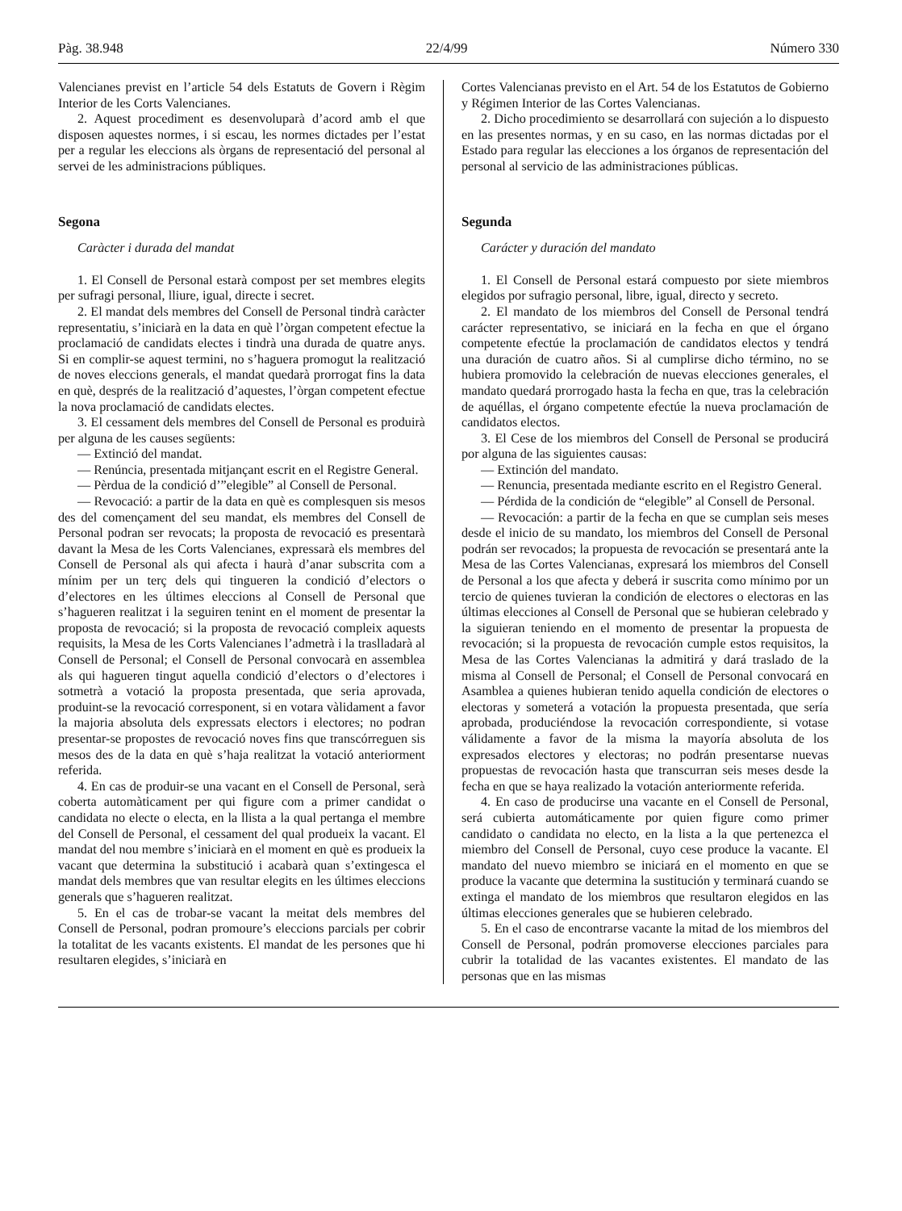Pàg. 38.948 22/4/99 Número 330
Valencianes previst en l’article 54 dels Estatuts de Govern i Règim Interior de les Corts Valencianes.
2. Aquest procediment es desenvoluparà d’acord amb el que disposen aquestes normes, i si escau, les normes dictades per l’estat per a regular les eleccions als òrgans de representació del personal al servei de les administracions públiques.
Segona
Caràcter i durada del mandat
1. El Consell de Personal estarà compost per set membres elegits per sufragi personal, lliure, igual, directe i secret.
2. El mandat dels membres del Consell de Personal tindrà caràcter representatiu, s’iniciarà en la data en què l’òrgan competent efectue la proclamació de candidats electes i tindrà una durada de quatre anys. Si en complir-se aquest termini, no s’haguera promogut la realització de noves eleccions generals, el mandat quedarà prorrogat fins la data en què, després de la realització d’aquestes, l’òrgan competent efectue la nova proclamació de candidats electes.
3. El cessament dels membres del Consell de Personal es produirà per alguna de les causes següents:
— Extinció del mandat.
— Renúncia, presentada mitjançant escrit en el Registre General.
— Pèrdua de la condició d’”elegible” al Consell de Personal.
— Revocació: a partir de la data en què es complesquen sis mesos des del començament del seu mandat, els membres del Consell de Personal podran ser revocats; la proposta de revocació es presentarà davant la Mesa de les Corts Valencianes, expressarà els membres del Consell de Personal als qui afecta i haurà d’anar subscrita com a mínim per un terç dels qui tingueren la condició d’electors o d’electores en les últimes eleccions al Consell de Personal que s’hagueren realitzat i la seguiren tenint en el moment de presentar la proposta de revocació; si la proposta de revocació compleix aquests requisits, la Mesa de les Corts Valencianes l’admetrà i la traslladarà al Consell de Personal; el Consell de Personal convocarà en assemblea als qui hagueren tingut aquella condició d’electors o d’electores i sotmetrà a votació la proposta presentada, que seria aprovada, produint-se la revocació corresponent, si en votara vàlidament a favor la majoria absoluta dels expressats electors i electores; no podran presentar-se propostes de revocació noves fins que transcórreguen sis mesos des de la data en què s’haja realitzat la votació anteriorment referida.
4. En cas de produir-se una vacant en el Consell de Personal, serà coberta automàticament per qui figure com a primer candidat o candidata no electe o electa, en la llista a la qual pertanga el membre del Consell de Personal, el cessament del qual produeix la vacant. El mandat del nou membre s’iniciarà en el moment en què es produeix la vacant que determina la substitució i acabarà quan s’extingesca el mandat dels membres que van resultar elegits en les últimes eleccions generals que s’hagueren realitzat.
5. En el cas de trobar-se vacant la meitat dels membres del Consell de Personal, podran promoure’s eleccions parcials per cobrir la totalitat de les vacants existents. El mandat de les persones que hi resultaren elegides, s’iniciarà en
Cortes Valencianas previsto en el Art. 54 de los Estatutos de Gobierno y Régimen Interior de las Cortes Valencianas.
2. Dicho procedimiento se desarrollará con sujeción a lo dispuesto en las presentes normas, y en su caso, en las normas dictadas por el Estado para regular las elecciones a los órganos de representación del personal al servicio de las administraciones públicas.
Segunda
Carácter y duración del mandato
1. El Consell de Personal estará compuesto por siete miembros elegidos por sufragio personal, libre, igual, directo y secreto.
2. El mandato de los miembros del Consell de Personal tendrá carácter representativo, se iniciará en la fecha en que el órgano competente efectúe la proclamación de candidatos electos y tendrá una duración de cuatro años. Si al cumplirse dicho término, no se hubiera promovido la celebración de nuevas elecciones generales, el mandato quedará prorrogado hasta la fecha en que, tras la celebración de aquéllas, el órgano competente efectúe la nueva proclamación de candidatos electos.
3. El Cese de los miembros del Consell de Personal se producirá por alguna de las siguientes causas:
— Extinción del mandato.
— Renuncia, presentada mediante escrito en el Registro General.
— Pérdida de la condición de “elegible” al Consell de Personal.
— Revocación: a partir de la fecha en que se cumplan seis meses desde el inicio de su mandato, los miembros del Consell de Personal podrán ser revocados; la propuesta de revocación se presentará ante la Mesa de las Cortes Valencianas, expresará los miembros del Consell de Personal a los que afecta y deberá ir suscrita como mínimo por un tercio de quienes tuvieran la condición de electores o electoras en las últimas elecciones al Consell de Personal que se hubieran celebrado y la siguieran teniendo en el momento de presentar la propuesta de revocación; si la propuesta de revocación cumple estos requisitos, la Mesa de las Cortes Valencianas la admitirá y dará traslado de la misma al Consell de Personal; el Consell de Personal convocará en Asamblea a quienes hubieran tenido aquella condición de electores o electoras y someterá a votación la propuesta presentada, que sería aprobada, produciéndose la revocación correspondiente, si votase válidamente a favor de la misma la mayoría absoluta de los expresados electores y electoras; no podrán presentarse nuevas propuestas de revocación hasta que transcurran seis meses desde la fecha en que se haya realizado la votación anteriormente referida.
4. En caso de producirse una vacante en el Consell de Personal, será cubierta automáticamente por quien figure como primer candidato o candidata no electo, en la lista a la que pertenezca el miembro del Consell de Personal, cuyo cese produce la vacante. El mandato del nuevo miembro se iniciará en el momento en que se produce la vacante que determina la sustitución y terminará cuando se extinga el mandato de los miembros que resultaron elegidos en las últimas elecciones generales que se hubieren celebrado.
5. En el caso de encontrarse vacante la mitad de los miembros del Consell de Personal, podrán promoverse elecciones parciales para cubrir la totalidad de las vacantes existentes. El mandato de las personas que en las mismas